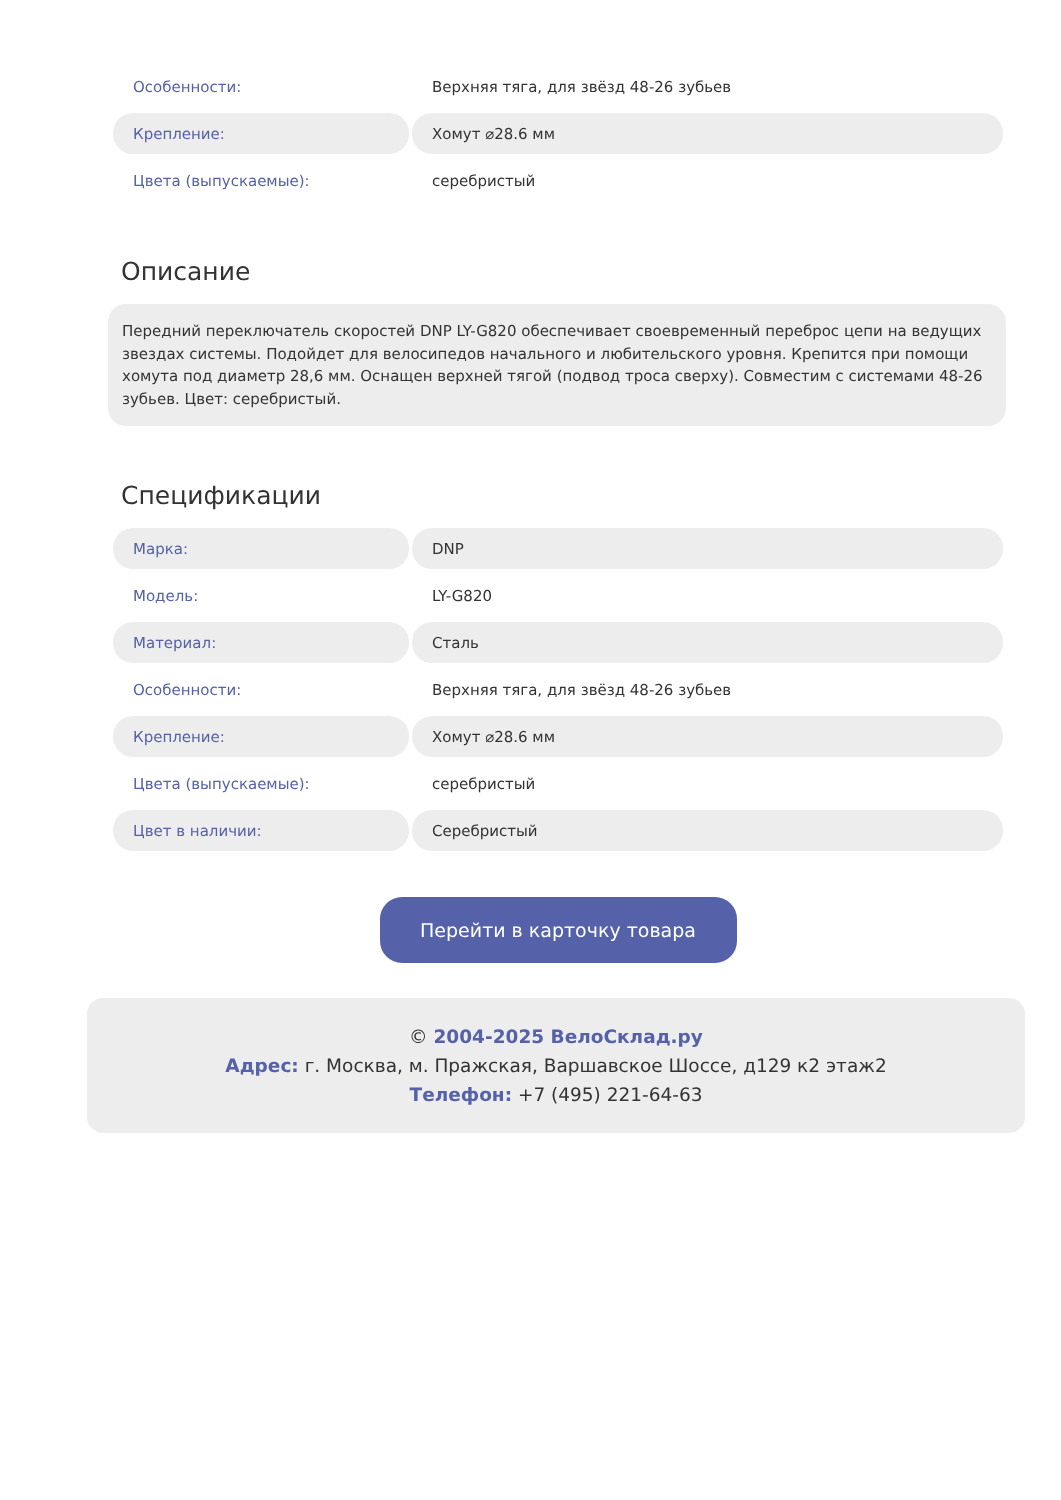| Особенности: | Верхняя тяга, для звёзд 48-26 зубьев |
| Крепление: | Хомут ⌀28.6 мм |
| Цвета (выпускаемые): | серебристый |
Описание
Передний переключатель скоростей DNP LY-G820 обеспечивает своевременный переброс цепи на ведущих звездах системы. Подойдет для велосипедов начального и любительского уровня. Крепится при помощи хомута под диаметр 28,6 мм. Оснащен верхней тягой (подвод троса сверху). Совместим с системами 48-26 зубьев. Цвет: серебристый.
Спецификации
| Марка: | DNP |
| Модель: | LY-G820 |
| Материал: | Сталь |
| Особенности: | Верхняя тяга, для звёзд 48-26 зубьев |
| Крепление: | Хомут ⌀28.6 мм |
| Цвета (выпускаемые): | серебристый |
| Цвет в наличии: | Серебристый |
Перейти в карточку товара
© 2004-2025 ВелоСклад.ру
Адрес: г. Москва, м. Пражская, Варшавское Шоссе, д129 к2 этаж2
Телефон: +7 (495) 221-64-63